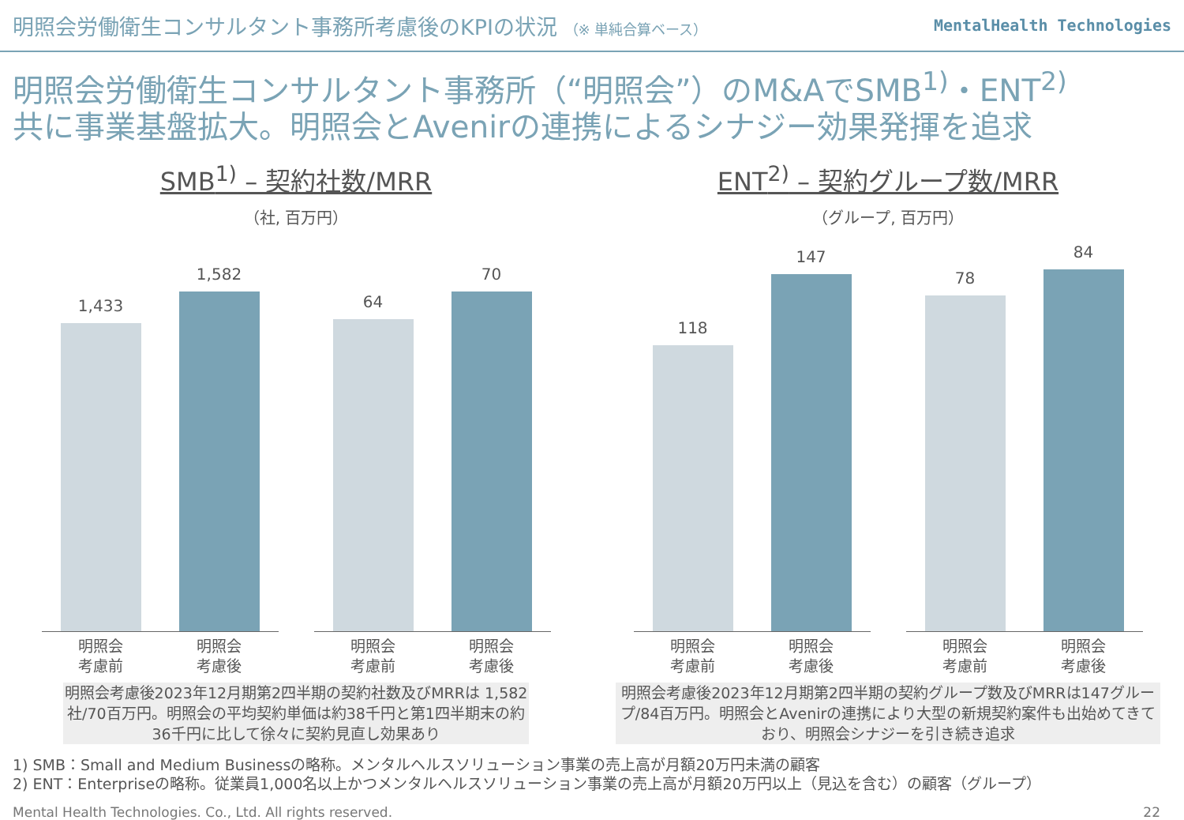明照会労働衛生コンサルタント事務所考慮後のKPIの状況 （※ 単純合算ベース）
MentalHealth Technologies
明照会労働衛生コンサルタント事務所（“明照会”）のM&AでSMB<sup>1)</sup>・ENT<sup>2)</sup>
共に事業基盤拡大。明照会とAvenirの連携によるシナジー効果発揮を追求
SMB<sup>1)</sup> – 契約社数/MRR
（社, 百万円）
1,433
1,582
明照会
考慮前
明照会
考慮後
64
70
明照会
考慮前
明照会
考慮後
明照会考慮後2023年12月期第2四半期の契約社数及びMRRは 1,582社/70百万円。明照会の平均契約単価は約38千円と第1四半期末の約36千円に比して徐々に契約見直し効果あり
ENT<sup>2)</sup> – 契約グループ数/MRR
（グループ, 百万円）
118
147
明照会
考慮前
明照会
考慮後
78
84
明照会
考慮前
明照会
考慮後
明照会考慮後2023年12月期第2四半期の契約グループ数及びMRRは147グループ/84百万円。明照会とAvenirの連携により大型の新規契約案件も出始めてきており、明照会シナジーを引き続き追求
1) SMB：Small and Medium Businessの略称。メンタルヘルスソリューション事業の売上高が月額20万円未満の顧客
2) ENT：Enterpriseの略称。従業員1,000名以上かつメンタルヘルスソリューション事業の売上高が月額20万円以上（見込を含む）の顧客（グループ）
Mental Health Technologies. Co., Ltd. All rights reserved. 22